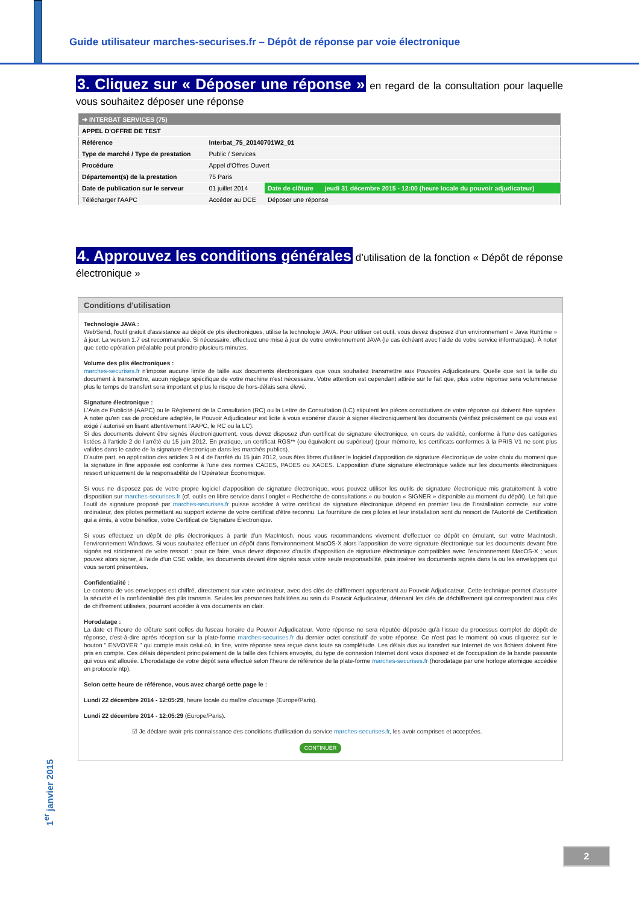Guide utilisateur marches-securises.fr – Dépôt de réponse par voie électronique
3. Cliquez sur « Déposer une réponse » en regard de la consultation pour laquelle vous souhaitez déposer une réponse
| ➜ INTERBAT SERVICES (75) | | | |
| APPEL D'OFFRE DE TEST | | | |
| Référence | Interbat_75_20140701W2_01 | | |
| Type de marché / Type de prestation | Public / Services | | |
| Procédure | Appel d'Offres Ouvert | | |
| Département(s) de la prestation | 75 Paris | | |
| Date de publication sur le serveur | 01 juillet 2014 | Date de clôture | jeudi 31 décembre 2015 - 12:00 (heure locale du pouvoir adjudicateur) |
| Télécharger l'AAPC | Accéder au DCE | Déposer une réponse | |
4. Approuvez les conditions générales d’utilisation de la fonction « Dépôt de réponse électronique »
Conditions d'utilisation
Technologie JAVA :
WebSend, l'outil gratuit d'assistance au dépôt de plis électroniques, utilise la technologie JAVA. Pour utiliser cet outil, vous devez disposez d'un environnement « Java Runtime » à jour. La version 1.7 est recommandée. Si nécessaire, effectuez une mise à jour de votre environnement JAVA (le cas échéant avec l'aide de votre service informatique). À noter que cette opération préalable peut prendre plusieurs minutes.
Volume des plis électroniques :
marches-securises.fr n'impose aucune limite de taille aux documents électroniques que vous souhaitez transmettre aux Pouvoirs Adjudicateurs. Quelle que soit la taille du document à transmettre, aucun réglage spécifique de votre machine n'est nécessaire. Votre attention est cependant attirée sur le fait que, plus votre réponse sera volumineuse plus le temps de transfert sera important et plus le risque de hors-délais sera élevé.
Signature électronique :
L'Avis de Publicité (AAPC) ou le Règlement de la Consultation (RC) ou la Lettre de Consultation (LC) stipulent les pièces constitutives de votre réponse qui doivent être signées. À noter qu'en cas de procédure adaptée, le Pouvoir Adjudicateur est licite à vous exonérer d'avoir à signer électroniquement les documents (vérifiez précisément ce qui vous est exigé / autorisé en lisant attentivement l'AAPC, le RC ou la LC).
Si des documents doivent être signés électroniquement, vous devez disposez d'un certificat de signature électronique, en cours de validité, conforme à l'une des catégories listées à l'article 2 de l'arrêté du 15 juin 2012. En pratique, un certificat RGS** (ou équivalent ou supérieur) (pour mémoire, les certificats conformes à la PRIS V1 ne sont plus valides dans le cadre de la signature électronique dans les marchés publics).
D'autre part, en application des articles 3 et 4 de l'arrêté du 15 juin 2012, vous êtes libres d'utiliser le logiciel d'apposition de signature électronique de votre choix du moment que la signature in fine apposée est conforme à l'une des normes CADES, PADES ou XADES. L'apposition d'une signature électronique valide sur les documents électroniques ressort uniquement de la responsabilité de l'Opérateur Économique.
Si vous ne disposez pas de votre propre logiciel d'apposition de signature électronique, vous pouvez utiliser les outils de signature électronique mis gratuitement à votre disposition sur marches-securises.fr (cf. outils en libre service dans l'onglet « Recherche de consultations » ou bouton « SIGNER » disponible au moment du dépôt). Le fait que l'outil de signature proposé par marches-securises.fr puisse accéder à votre certificat de signature électronique dépend en premier lieu de l'installation correcte, sur votre ordinateur, des pilotes permettant au support externe de votre certificat d'être reconnu. La fourniture de ces pilotes et leur installation sont du ressort de l'Autorité de Certification qui a émis, à votre bénéfice, votre Certificat de Signature Électronique.
Si vous effectuez un dépôt de plis électroniques à partir d'un MacIntosh, nous vous recommandons vivement d'effectuer ce dépôt en émulant, sur votre MacIntosh, l'environnement Windows. Si vous souhaitez effectuer un dépôt dans l'environnement MacOS-X alors l'apposition de votre signature électronique sur les documents devant être signés est strictement de votre ressort : pour ce faire, vous devez disposez d'outils d'apposition de signature électronique compatibles avec l'environnement MacOS-X ; vous pouvez alors signer, à l'aide d'un CSE valide, les documents devant être signés sous votre seule responsabilité, puis insérer les documents signés dans la ou les enveloppes qui vous seront présentées.
Confidentialité :
Le contenu de vos enveloppes est chiffré, directement sur votre ordinateur, avec des clés de chiffrement appartenant au Pouvoir Adjudicateur. Cette technique permet d'assurer la sécurité et la confidentialité des plis transmis. Seules les personnes habilitées au sein du Pouvoir Adjudicateur, détenant les clés de déchiffrement qui correspondent aux clés de chiffrement utilisées, pourront accéder à vos documents en clair.
Horodatage :
La date et l'heure de clôture sont celles du fuseau horaire du Pouvoir Adjudicateur. Votre réponse ne sera réputée déposée qu'à l'issue du processus complet de dépôt de réponse, c'est-à-dire après réception sur la plate-forme marches-securises.fr du dernier octet constitutif de votre réponse. Ce n'est pas le moment où vous cliquerez sur le bouton " ENVOYER " qui compte mais celui où, in fine, votre réponse sera reçue dans toute sa complétude. Les délais dus au transfert sur Internet de vos fichiers doivent être pris en compte. Ces délais dépendent principalement de la taille des fichiers envoyés, du type de connexion Internet dont vous disposez et de l'occupation de la bande passante qui vous est allouée. L'horodatage de votre dépôt sera effectué selon l'heure de référence de la plate-forme marches-securises.fr (horodatage par une horloge atomique accédée en protocole ntp).
Selon cette heure de référence, vous avez chargé cette page le :
Lundi 22 décembre 2014 - 12:05:29, heure locale du maître d'ouvrage (Europe/Paris).
Lundi 22 décembre 2014 - 12:05:29 (Europe/Paris).
☑ Je déclare avoir pris connaissance des conditions d'utilisation du service marches-securises.fr, les avoir comprises et acceptées.
CONTINUER
1<sup>er</sup> janvier 2015
2